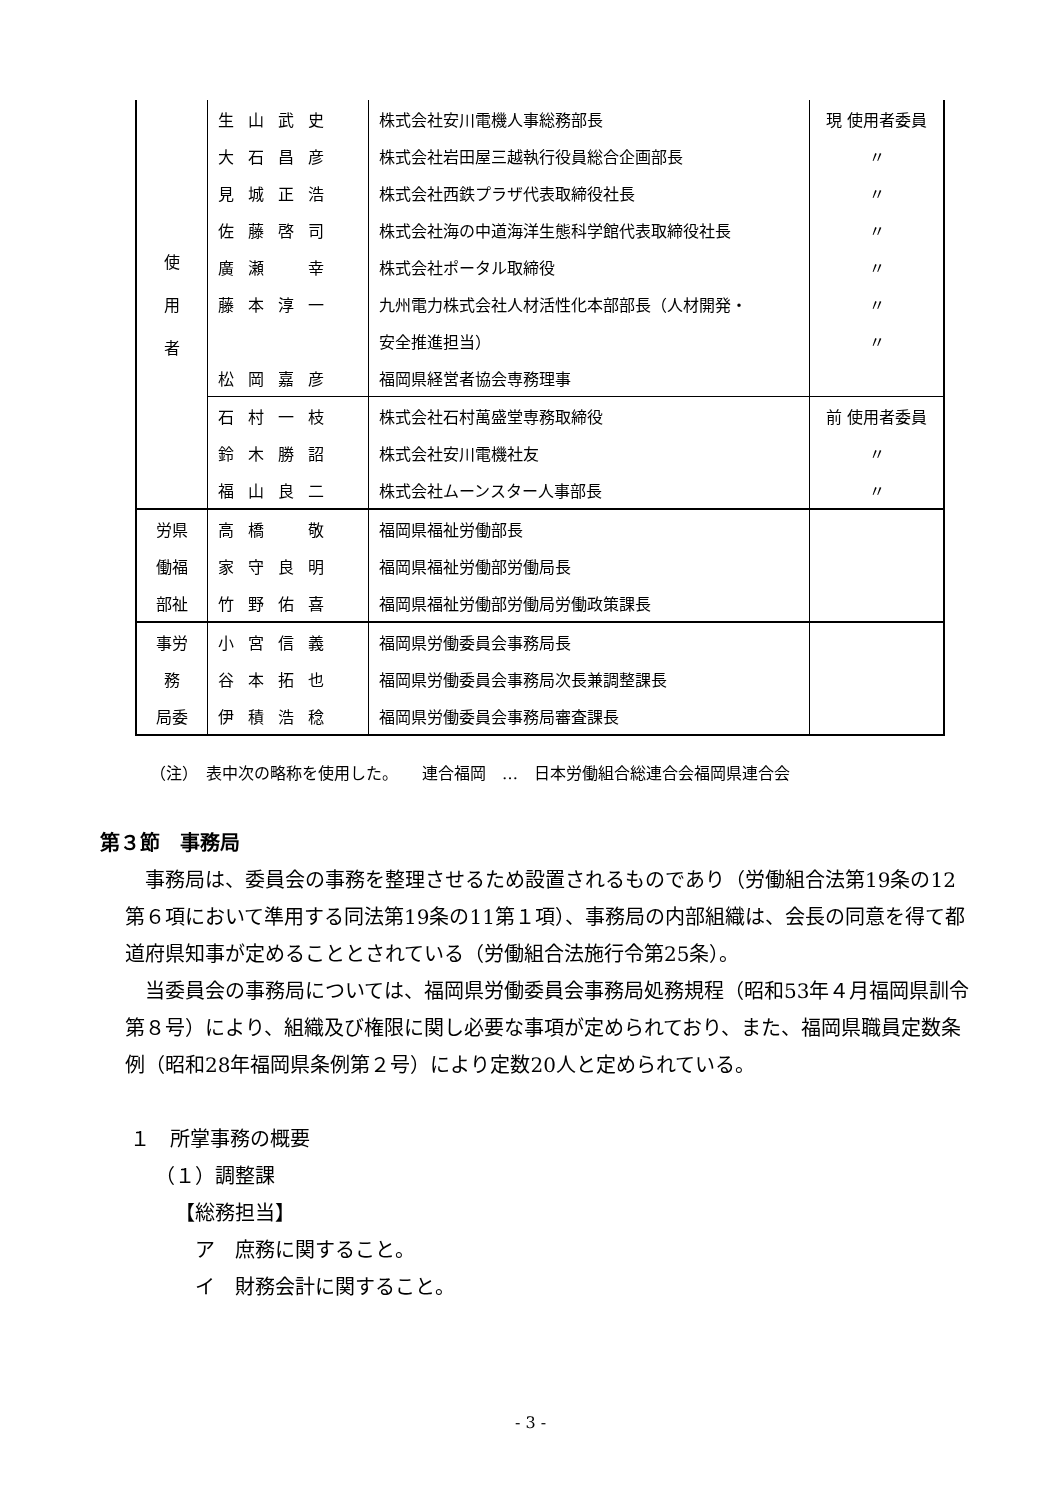| 使 用 者 | 生山武史 | 株式会社安川電機人事総務部長 | 現 使用者委員 |
| | 大石昌彦 | 株式会社岩田屋三越執行役員総合企画部長 | 〃 |
| | 見城正浩 | 株式会社西鉄プラザ代表取締役社長 | 〃 |
| | 佐藤啓司 | 株式会社海の中道海洋生態科学館代表取締役社長 | 〃 |
| | 廣瀬 幸 | 株式会社ポータル取締役 | 〃 |
| | 藤本淳一 | 九州電力株式会社人材活性化本部部長（人材開発・ | 〃 |
| | | 安全推進担当） | 〃 |
| | 松岡嘉彦 | 福岡県経営者協会専務理事 | |
| | 石村一枝 | 株式会社石村萬盛堂専務取締役 | 前 使用者委員 |
| | 鈴木勝詔 | 株式会社安川電機社友 | 〃 |
| | 福山良二 | 株式会社ムーンスター人事部長 | 〃 |
| 労県 | 高橋 敬 | 福岡県福祉労働部長 | |
| 働福 | 家守良明 | 福岡県福祉労働部労働局長 | |
| 部祉 | 竹野佑喜 | 福岡県福祉労働部労働局労働政策課長 | |
| 事労 | 小宮信義 | 福岡県労働委員会事務局長 | |
| 務 | 谷本拓也 | 福岡県労働委員会事務局次長兼調整課長 | |
| 局委 | 伊積浩稔 | 福岡県労働委員会事務局審査課長 | |
（注）　表中次の略称を使用した。　　連合福岡　…　日本労働組合総連合会福岡県連合会
第３節　事務局
事務局は、委員会の事務を整理させるため設置されるものであり（労働組合法第19条の12第６項において準用する同法第19条の11第１項）、事務局の内部組織は、会長の同意を得て都道府県知事が定めることとされている（労働組合法施行令第25条）。
当委員会の事務局については、福岡県労働委員会事務局処務規程（昭和53年４月福岡県訓令第８号）により、組織及び権限に関し必要な事項が定められており、また、福岡県職員定数条例（昭和28年福岡県条例第２号）により定数20人と定められている。
１　所掌事務の概要
（１）調整課
【総務担当】
ア　庶務に関すること。
イ　財務会計に関すること。
- 3 -